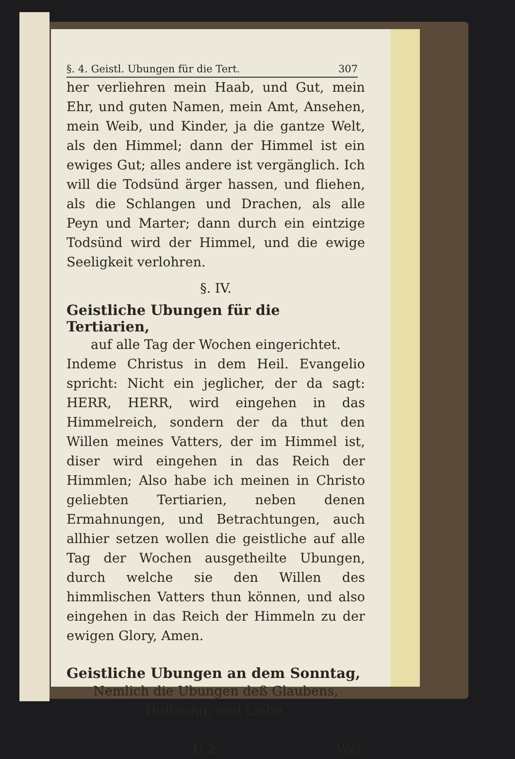§. 4. Geistl. Ubungen für die Tert. 307
her verliehren mein Haab, und Gut, mein Ehr, und guten Namen, mein Amt, Ansehen, mein Weib, und Kinder, ja die gantze Welt, als den Himmel; dann der Himmel ist ein ewiges Gut; alles andere ist vergänglich. Ich will die Todsünd ärger hassen, und fliehen, als die Schlangen und Drachen, als alle Peyn und Marter; dann durch ein eintzige Todsünd wird der Himmel, und die ewige Seeligkeit verlohren.
§. IV.
Geistliche Ubungen für die Tertiarien,
auf alle Tag der Wochen eingerichtet.
Indeme Christus in dem Heil. Evangelio spricht: Nicht ein jeglicher, der da sagt: HERR, HERR, wird eingehen in das Himmelreich, sondern der da thut den Willen meines Vatters, der im Himmel ist, diser wird eingehen in das Reich der Himmlen; Also habe ich meinen in Christo geliebten Tertiarien, neben denen Ermahnungen, und Betrachtungen, auch allhier setzen wollen die geistliche auf alle Tag der Wochen ausgetheilte Ubungen, durch welche sie den Willen des himmlischen Vatters thun können, und also eingehen in das Reich der Himmeln zu der ewigen Glory, Amen.
Geistliche Ubungen an dem Sonntag,
Nemlich die Ubungen deß Glaubens,
Hoffnung, und Liebe.
U 2 Wei-